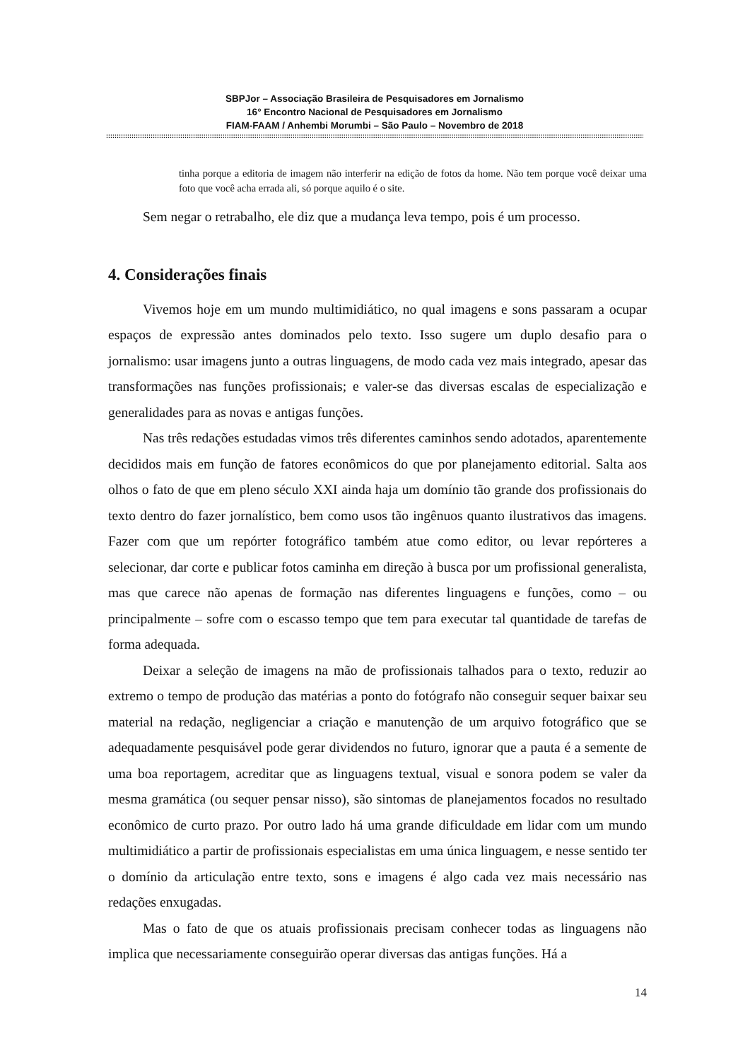SBPJor – Associação Brasileira de Pesquisadores em Jornalismo
16° Encontro Nacional de Pesquisadores em Jornalismo
FIAM-FAAM / Anhembi Morumbi – São Paulo – Novembro de 2018
::::::::::::::::::::::::::::::::::::::::::::::::::::::::::::::::::::::::::::::::::::::::::::::::::::::::::::::::::::::::::::::::::::::::::::::::::::::::::::::::::::::::::::::::::::::::::::::::::::::::::::::::::::::::::::::::::::::::::::::::::::::::::::::::::::::::::::::::::::::::::::::::::::
tinha porque a editoria de imagem não interferir na edição de fotos da home. Não tem porque você deixar uma foto que você acha errada ali, só porque aquilo é o site.
Sem negar o retrabalho, ele diz que a mudança leva tempo, pois é um processo.
4. Considerações finais
Vivemos hoje em um mundo multimidiático, no qual imagens e sons passaram a ocupar espaços de expressão antes dominados pelo texto. Isso sugere um duplo desafio para o jornalismo: usar imagens junto a outras linguagens, de modo cada vez mais integrado, apesar das transformações nas funções profissionais; e valer-se das diversas escalas de especialização e generalidades para as novas e antigas funções.
Nas três redações estudadas vimos três diferentes caminhos sendo adotados, aparentemente decididos mais em função de fatores econômicos do que por planejamento editorial. Salta aos olhos o fato de que em pleno século XXI ainda haja um domínio tão grande dos profissionais do texto dentro do fazer jornalístico, bem como usos tão ingênuos quanto ilustrativos das imagens. Fazer com que um repórter fotográfico também atue como editor, ou levar repórteres a selecionar, dar corte e publicar fotos caminha em direção à busca por um profissional generalista, mas que carece não apenas de formação nas diferentes linguagens e funções, como – ou principalmente – sofre com o escasso tempo que tem para executar tal quantidade de tarefas de forma adequada.
Deixar a seleção de imagens na mão de profissionais talhados para o texto, reduzir ao extremo o tempo de produção das matérias a ponto do fotógrafo não conseguir sequer baixar seu material na redação, negligenciar a criação e manutenção de um arquivo fotográfico que se adequadamente pesquisável pode gerar dividendos no futuro, ignorar que a pauta é a semente de uma boa reportagem, acreditar que as linguagens textual, visual e sonora podem se valer da mesma gramática (ou sequer pensar nisso), são sintomas de planejamentos focados no resultado econômico de curto prazo. Por outro lado há uma grande dificuldade em lidar com um mundo multimidiático a partir de profissionais especialistas em uma única linguagem, e nesse sentido ter o domínio da articulação entre texto, sons e imagens é algo cada vez mais necessário nas redações enxugadas.
Mas o fato de que os atuais profissionais precisam conhecer todas as linguagens não implica que necessariamente conseguirão operar diversas das antigas funções. Há a
14